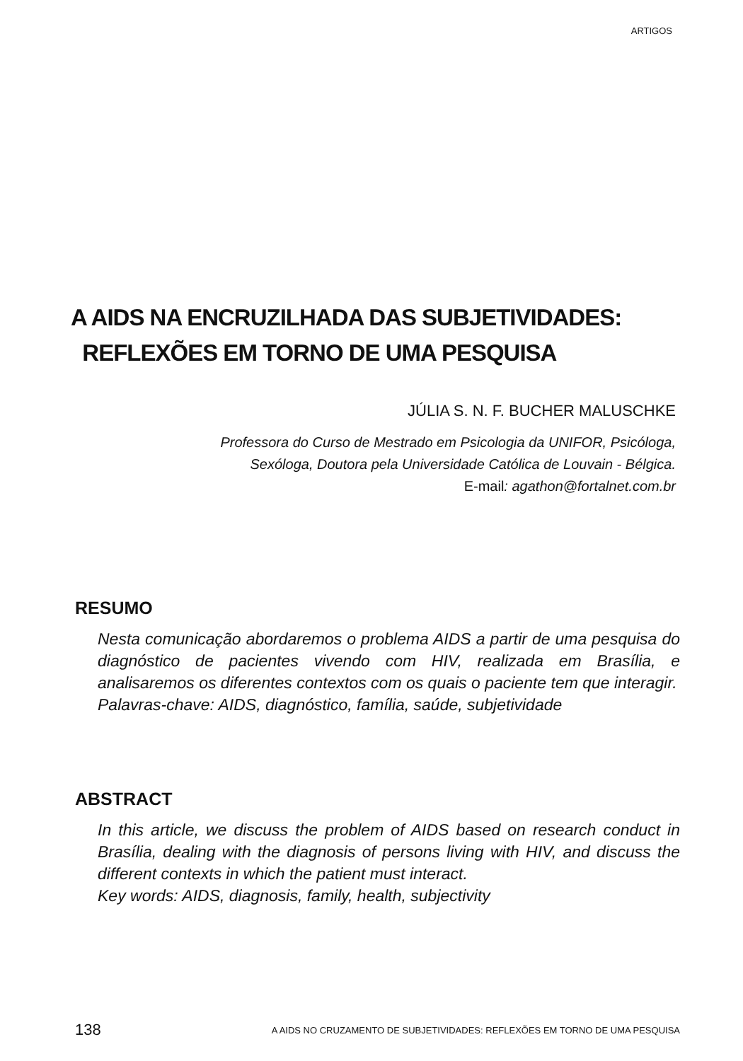ARTIGOS
A AIDS NA ENCRUZILHADA DAS SUBJETIVIDADES:
REFLEXÕES EM TORNO DE UMA PESQUISA
JÚLIA S. N. F. BUCHER MALUSCHKE
Professora do Curso de Mestrado em Psicologia da UNIFOR, Psicóloga,
Sexóloga, Doutora pela Universidade Católica de Louvain - Bélgica.
E-mail: agathon@fortalnet.com.br
RESUMO
Nesta comunicação abordaremos o problema AIDS a partir de uma pesquisa do diagnóstico de pacientes vivendo com HIV, realizada em Brasília, e analisaremos os diferentes contextos com os quais o paciente tem que interagir.
Palavras-chave: AIDS, diagnóstico, família, saúde, subjetividade
ABSTRACT
In this article, we discuss the problem of AIDS based on research conduct in Brasília, dealing with the diagnosis of persons living with HIV, and discuss the different contexts in which the patient must interact.
Key words: AIDS, diagnosis, family, health, subjectivity
138 A AIDS NO CRUZAMENTO DE SUBJETIVIDADES: REFLEXÕES EM TORNO DE UMA PESQUISA